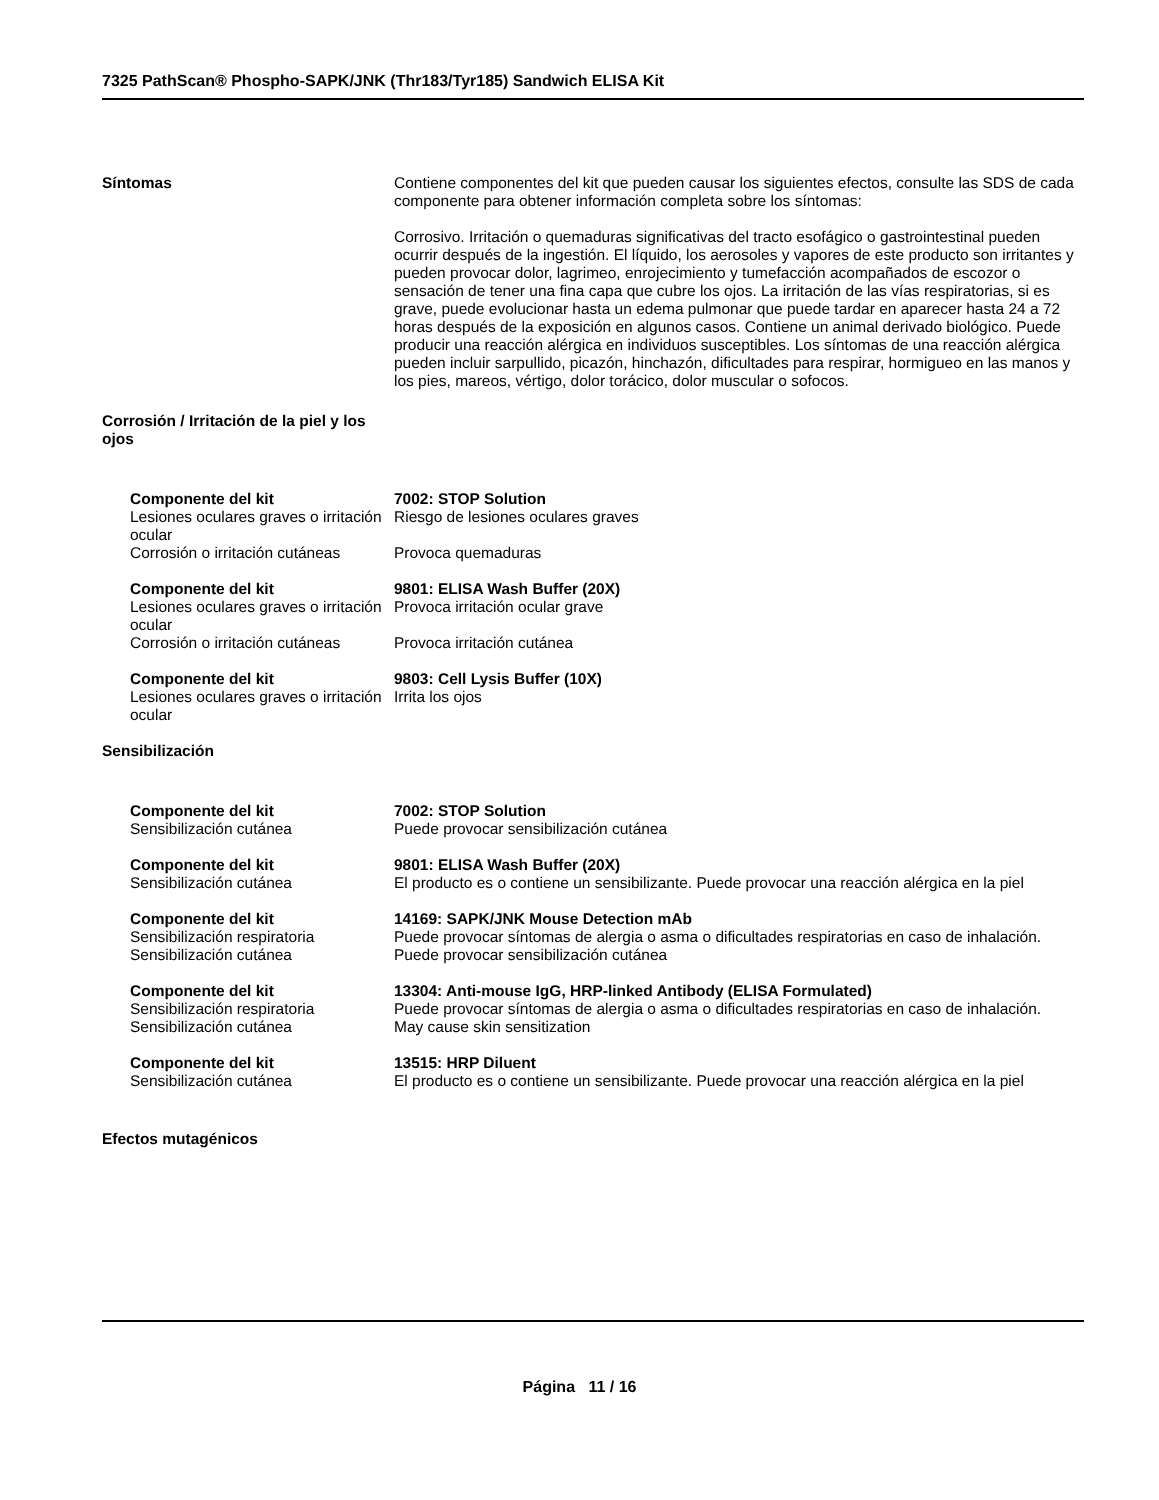7325 PathScan® Phospho-SAPK/JNK (Thr183/Tyr185) Sandwich ELISA Kit
Síntomas Contiene componentes del kit que pueden causar los siguientes efectos, consulte las SDS de cada componente para obtener información completa sobre los síntomas:
Corrosivo. Irritación o quemaduras significativas del tracto esofágico o gastrointestinal pueden ocurrir después de la ingestión. El líquido, los aerosoles y vapores de este producto son irritantes y pueden provocar dolor, lagrimeo, enrojecimiento y tumefacción acompañados de escozor o sensación de tener una fina capa que cubre los ojos. La irritación de las vías respiratorias, si es grave, puede evolucionar hasta un edema pulmonar que puede tardar en aparecer hasta 24 a 72 horas después de la exposición en algunos casos. Contiene un animal derivado biológico. Puede producir una reacción alérgica en individuos susceptibles. Los síntomas de una reacción alérgica pueden incluir sarpullido, picazón, hinchazón, dificultades para respirar, hormigueo en las manos y los pies, mareos, vértigo, dolor torácico, dolor muscular o sofocos.
Corrosión / Irritación de la piel y los ojos
Componente del kit 7002: STOP Solution
Lesiones oculares graves o irritación ocular
Riesgo de lesiones oculares graves
Corrosión o irritación cutáneas
Provoca quemaduras
Componente del kit 9801: ELISA Wash Buffer (20X)
Lesiones oculares graves o irritación ocular
Provoca irritación ocular grave
Corrosión o irritación cutáneas
Provoca irritación cutánea
Componente del kit 9803: Cell Lysis Buffer (10X)
Lesiones oculares graves o irritación ocular
Irrita los ojos
Sensibilización
Componente del kit 7002: STOP Solution
Sensibilización cutánea Puede provocar sensibilización cutánea
Componente del kit 9801: ELISA Wash Buffer (20X)
Sensibilización cutánea El producto es o contiene un sensibilizante. Puede provocar una reacción alérgica en la piel
Componente del kit 14169: SAPK/JNK Mouse Detection mAb
Sensibilización respiratoria Puede provocar síntomas de alergia o asma o dificultades respiratorias en caso de inhalación.
Sensibilización cutánea Puede provocar sensibilización cutánea
Componente del kit 13304: Anti-mouse IgG, HRP-linked Antibody (ELISA Formulated)
Sensibilización respiratoria Puede provocar síntomas de alergia o asma o dificultades respiratorias en caso de inhalación.
Sensibilización cutánea May cause skin sensitization
Componente del kit 13515: HRP Diluent
Sensibilización cutánea El producto es o contiene un sensibilizante. Puede provocar una reacción alérgica en la piel
Efectos mutagénicos
Página 11 / 16